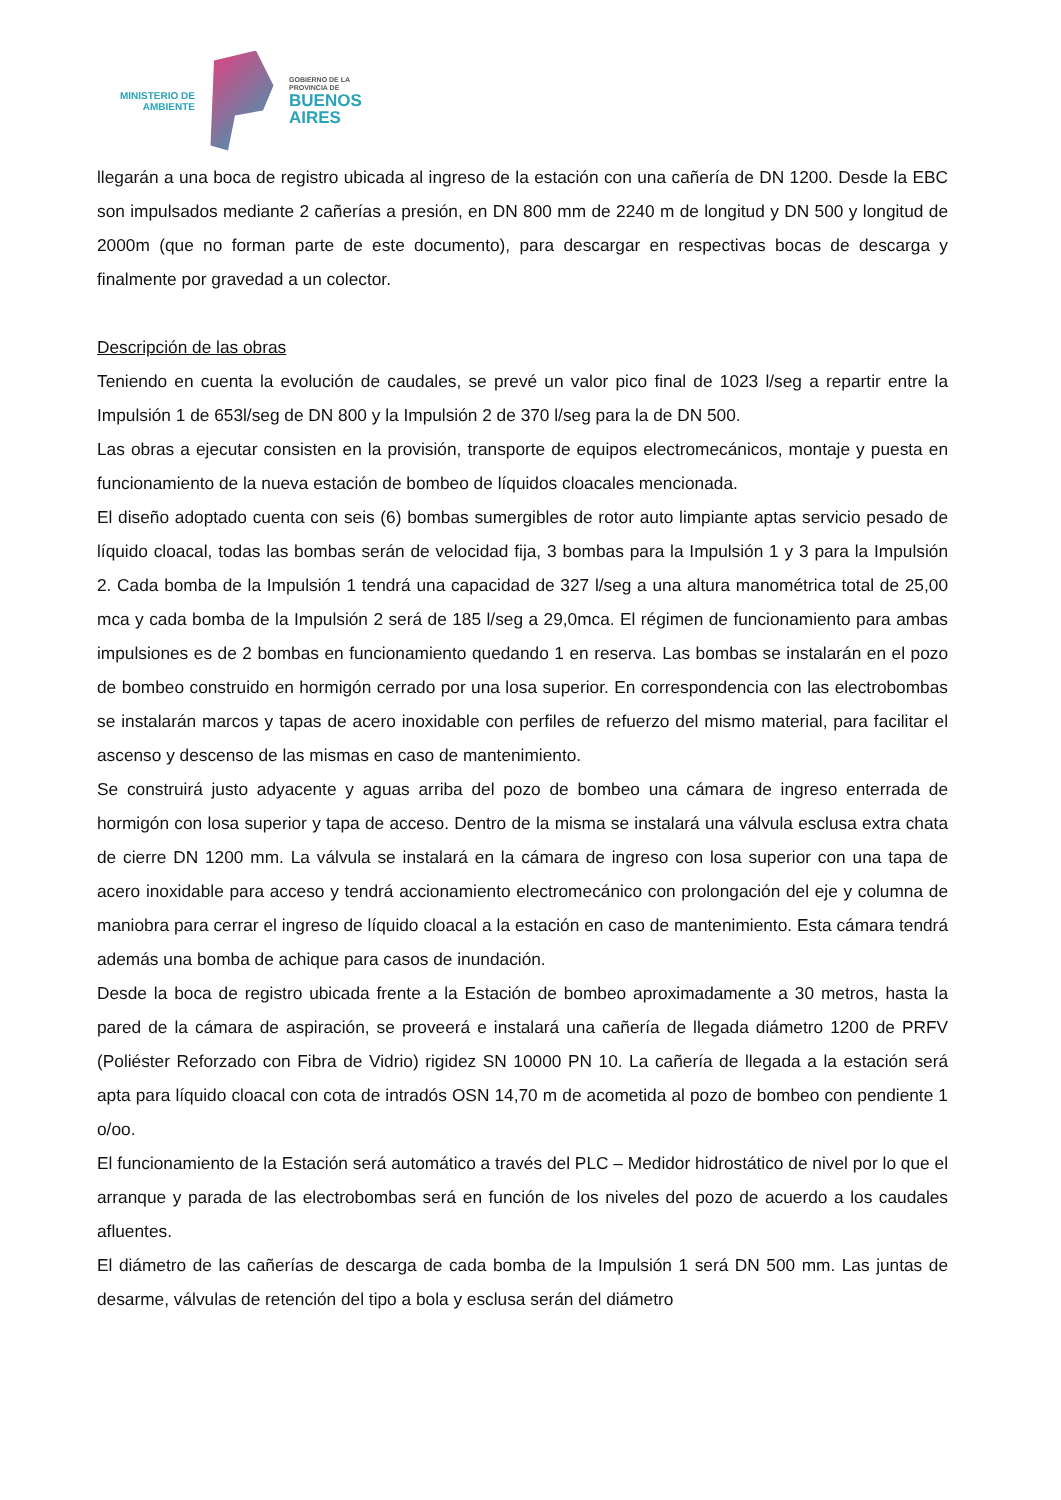MINISTERIO DE
AMBIENTE
GOBIERNO DE LA
PROVINCIA DE
BUENOS
AIRES
llegarán a una boca de registro ubicada al ingreso de la estación con una cañería de DN 1200. Desde la EBC son impulsados mediante 2 cañerías a presión, en DN 800 mm de 2240 m de longitud y DN 500 y longitud de 2000m (que no forman parte de este documento), para descargar en respectivas bocas de descarga y finalmente por gravedad a un colector.
Descripción de las obras
Teniendo en cuenta la evolución de caudales, se prevé un valor pico final de 1023 l/seg a repartir entre la Impulsión 1 de 653l/seg de DN 800 y la Impulsión 2 de 370 l/seg para la de DN 500.
Las obras a ejecutar consisten en la provisión, transporte de equipos electromecánicos, montaje y puesta en funcionamiento de la nueva estación de bombeo de líquidos cloacales mencionada.
El diseño adoptado cuenta con seis (6) bombas sumergibles de rotor auto limpiante aptas servicio pesado de líquido cloacal, todas las bombas serán de velocidad fija, 3 bombas para la Impulsión 1 y 3 para la Impulsión 2. Cada bomba de la Impulsión 1 tendrá una capacidad de 327 l/seg a una altura manométrica total de 25,00 mca y cada bomba de la Impulsión 2 será de 185 l/seg a 29,0mca. El régimen de funcionamiento para ambas impulsiones es de 2 bombas en funcionamiento quedando 1 en reserva. Las bombas se instalarán en el pozo de bombeo construido en hormigón cerrado por una losa superior. En correspondencia con las electrobombas se instalarán marcos y tapas de acero inoxidable con perfiles de refuerzo del mismo material, para facilitar el ascenso y descenso de las mismas en caso de mantenimiento.
Se construirá justo adyacente y aguas arriba del pozo de bombeo una cámara de ingreso enterrada de hormigón con losa superior y tapa de acceso. Dentro de la misma se instalará una válvula esclusa extra chata de cierre DN 1200 mm. La válvula se instalará en la cámara de ingreso con losa superior con una tapa de acero inoxidable para acceso y tendrá accionamiento electromecánico con prolongación del eje y columna de maniobra para cerrar el ingreso de líquido cloacal a la estación en caso de mantenimiento. Esta cámara tendrá además una bomba de achique para casos de inundación.
Desde la boca de registro ubicada frente a la Estación de bombeo aproximadamente a 30 metros, hasta la pared de la cámara de aspiración, se proveerá e instalará una cañería de llegada diámetro 1200 de PRFV (Poliéster Reforzado con Fibra de Vidrio) rigidez SN 10000 PN 10. La cañería de llegada a la estación será apta para líquido cloacal con cota de intradós OSN 14,70 m de acometida al pozo de bombeo con pendiente 1 o/oo.
El funcionamiento de la Estación será automático a través del PLC – Medidor hidrostático de nivel por lo que el arranque y parada de las electrobombas será en función de los niveles del pozo de acuerdo a los caudales afluentes.
El diámetro de las cañerías de descarga de cada bomba de la Impulsión 1 será DN 500 mm. Las juntas de desarme, válvulas de retención del tipo a bola y esclusa serán del diámetro